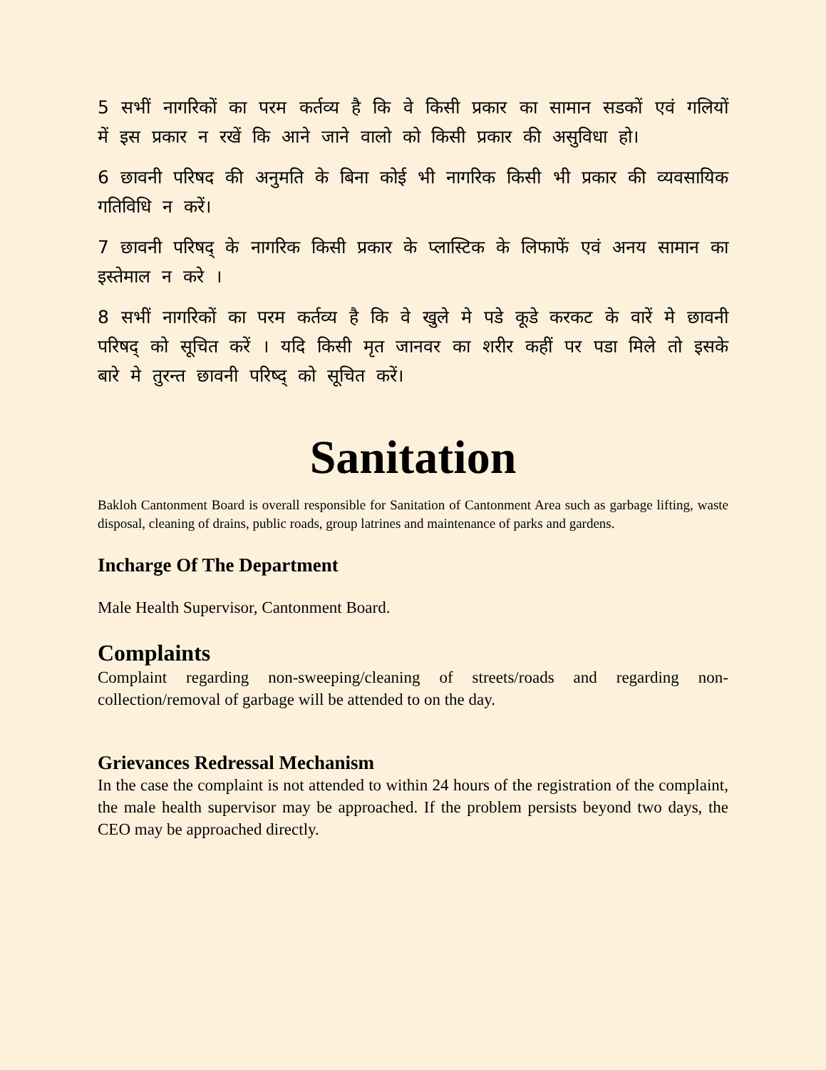5 सभीं नागरिकों का परम कर्तव्य है कि वे किसी प्रकार का सामान सडकों एवं गलियों में इस प्रकार न रखें कि आने जाने वालो को किसी प्रकार की असुविधा हो।
6 छावनी परिषद की अनुमति के बिना कोई भी नागरिक किसी भी प्रकार की व्यवसायिक गतिविधि न करें।
7 छावनी परिषद् के नागरिक किसी प्रकार के प्लास्टिक के लिफाफें एवं अनय सामान का इस्तेमाल न करे ।
8 सभीं नागरिकों का परम कर्तव्य है कि वे खुले मे पडे कूडे करकट के वारें मे छावनी परिषद् को सूचित करें । यदि किसी मृत जानवर का शरीर कहीं पर पडा मिले तो इसके बारे मे तुरन्त छावनी परिष्द् को सूचित करें।
Sanitation
Bakloh Cantonment Board is overall responsible for Sanitation of Cantonment Area such as garbage lifting, waste disposal, cleaning of drains, public roads, group latrines and maintenance of parks and gardens.
Incharge Of The Department
Male Health Supervisor, Cantonment Board.
Complaints
Complaint regarding non-sweeping/cleaning of streets/roads and regarding non-collection/removal of garbage will be attended to on the day.
Grievances Redressal Mechanism
In the case the complaint is not attended to within 24 hours of the registration of the complaint, the male health supervisor may be approached. If the problem persists beyond two days, the CEO may be approached directly.